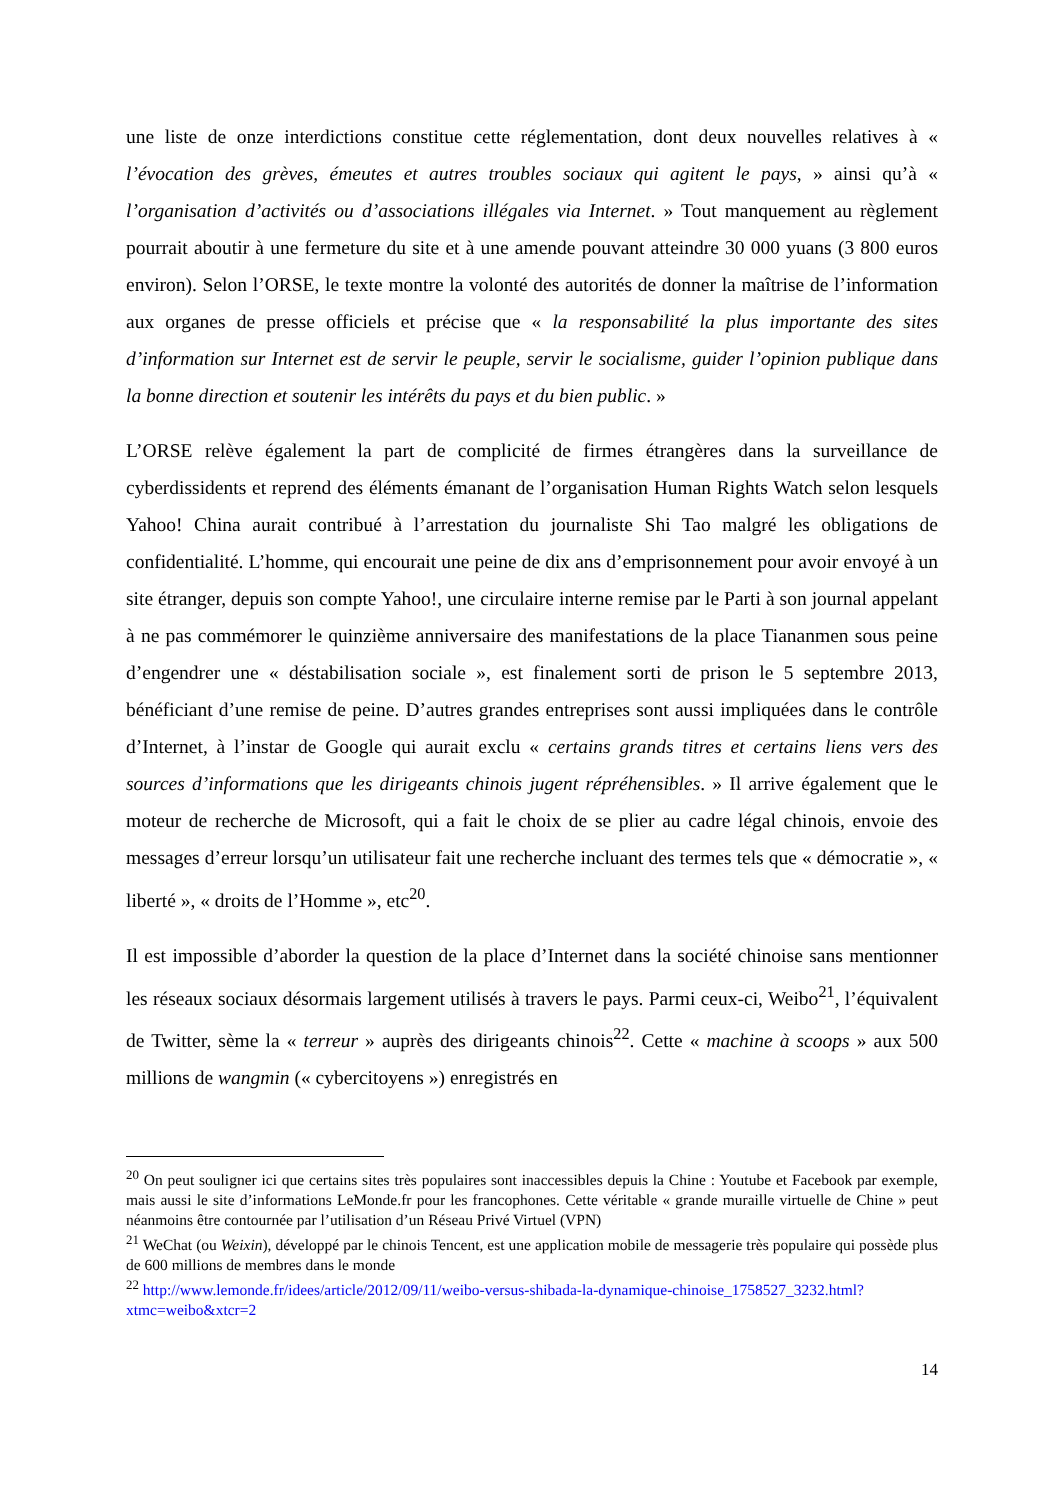une liste de onze interdictions constitue cette réglementation, dont deux nouvelles relatives à « l’évocation des grèves, émeutes et autres troubles sociaux qui agitent le pays, » ainsi qu’à « l’organisation d’activités ou d’associations illégales via Internet. » Tout manquement au règlement pourrait aboutir à une fermeture du site et à une amende pouvant atteindre 30 000 yuans (3 800 euros environ). Selon l’ORSE, le texte montre la volonté des autorités de donner la maîtrise de l’information aux organes de presse officiels et précise que « la responsabilité la plus importante des sites d’information sur Internet est de servir le peuple, servir le socialisme, guider l’opinion publique dans la bonne direction et soutenir les intérêts du pays et du bien public. »
L’ORSE relève également la part de complicité de firmes étrangères dans la surveillance de cyberdissidents et reprend des éléments émanant de l’organisation Human Rights Watch selon lesquels Yahoo! China aurait contribué à l’arrestation du journaliste Shi Tao malgré les obligations de confidentialité. L’homme, qui encourait une peine de dix ans d’emprisonnement pour avoir envoyé à un site étranger, depuis son compte Yahoo!, une circulaire interne remise par le Parti à son journal appelant à ne pas commémorer le quinzième anniversaire des manifestations de la place Tiananmen sous peine d’engendrer une « déstabilisation sociale », est finalement sorti de prison le 5 septembre 2013, bénéficiant d’une remise de peine. D’autres grandes entreprises sont aussi impliquées dans le contrôle d’Internet, à l’instar de Google qui aurait exclu « certains grands titres et certains liens vers des sources d’informations que les dirigeants chinois jugent répréhensibles. » Il arrive également que le moteur de recherche de Microsoft, qui a fait le choix de se plier au cadre légal chinois, envoie des messages d’erreur lorsqu’un utilisateur fait une recherche incluant des termes tels que « démocratie », « liberté », « droits de l’Homme », etc<sup>20</sup>.
Il est impossible d’aborder la question de la place d’Internet dans la société chinoise sans mentionner les réseaux sociaux désormais largement utilisés à travers le pays. Parmi ceux-ci, Weibo<sup>21</sup>, l’équivalent de Twitter, sème la « terreur » auprès des dirigeants chinois<sup>22</sup>. Cette « machine à scoops » aux 500 millions de wangmin (« cybercitoyens ») enregistrés en
<sup>20</sup> On peut souligner ici que certains sites très populaires sont inaccessibles depuis la Chine : Youtube et Facebook par exemple, mais aussi le site d’informations LeMonde.fr pour les francophones. Cette véritable « grande muraille virtuelle de Chine » peut néanmoins être contournée par l’utilisation d’un Réseau Privé Virtuel (VPN)
<sup>21</sup> WeChat (ou Weixin), développé par le chinois Tencent, est une application mobile de messagerie très populaire qui possède plus de 600 millions de membres dans le monde
<sup>22</sup> http://www.lemonde.fr/idees/article/2012/09/11/weibo-versus-shibada-la-dynamique-chinoise_1758527_3232.html?xtmc=weibo&xtcr=2
14